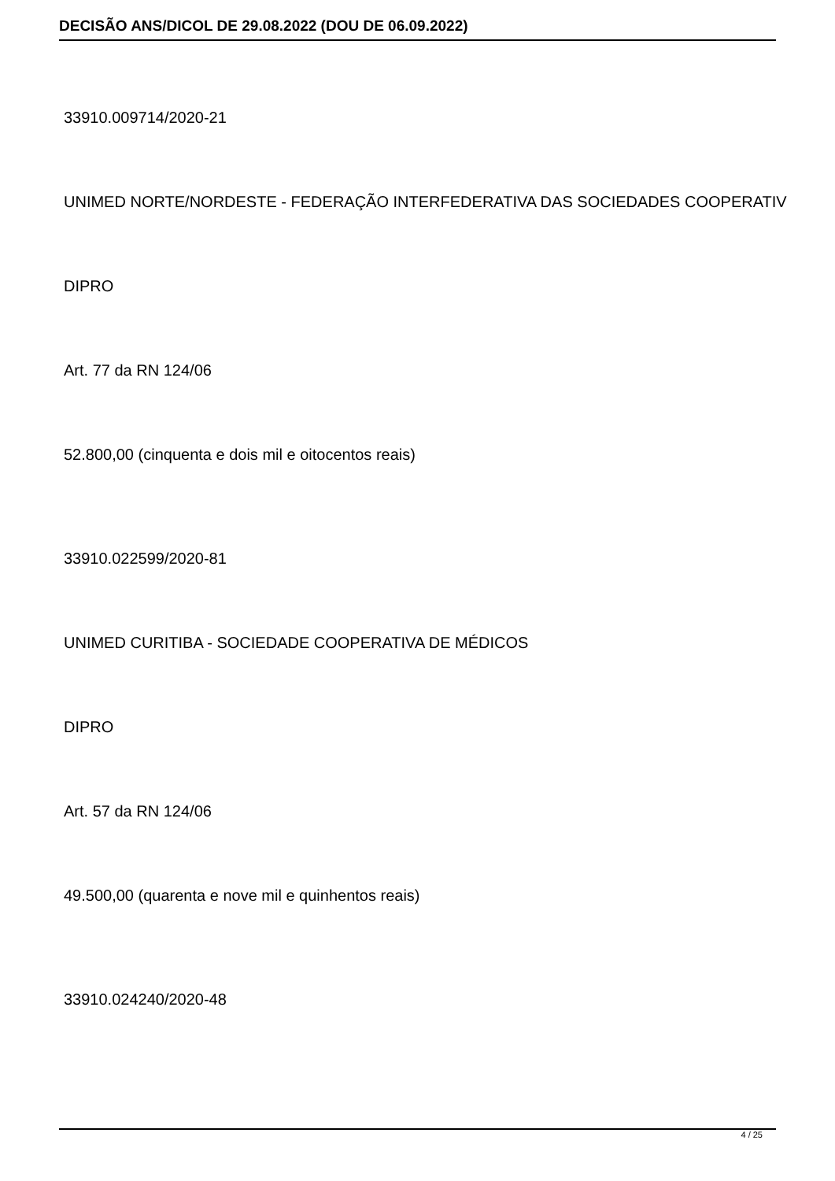DECISÃO ANS/DICOL DE 29.08.2022 (DOU DE 06.09.2022)
33910.009714/2020-21
UNIMED NORTE/NORDESTE - FEDERAÇÃO INTERFEDERATIVA DAS SOCIEDADES COOPERATIV
DIPRO
Art. 77 da RN 124/06
52.800,00 (cinquenta e dois mil e oitocentos reais)
33910.022599/2020-81
UNIMED CURITIBA - SOCIEDADE COOPERATIVA DE MÉDICOS
DIPRO
Art. 57 da RN 124/06
49.500,00 (quarenta e nove mil e quinhentos reais)
33910.024240/2020-48
4 / 25